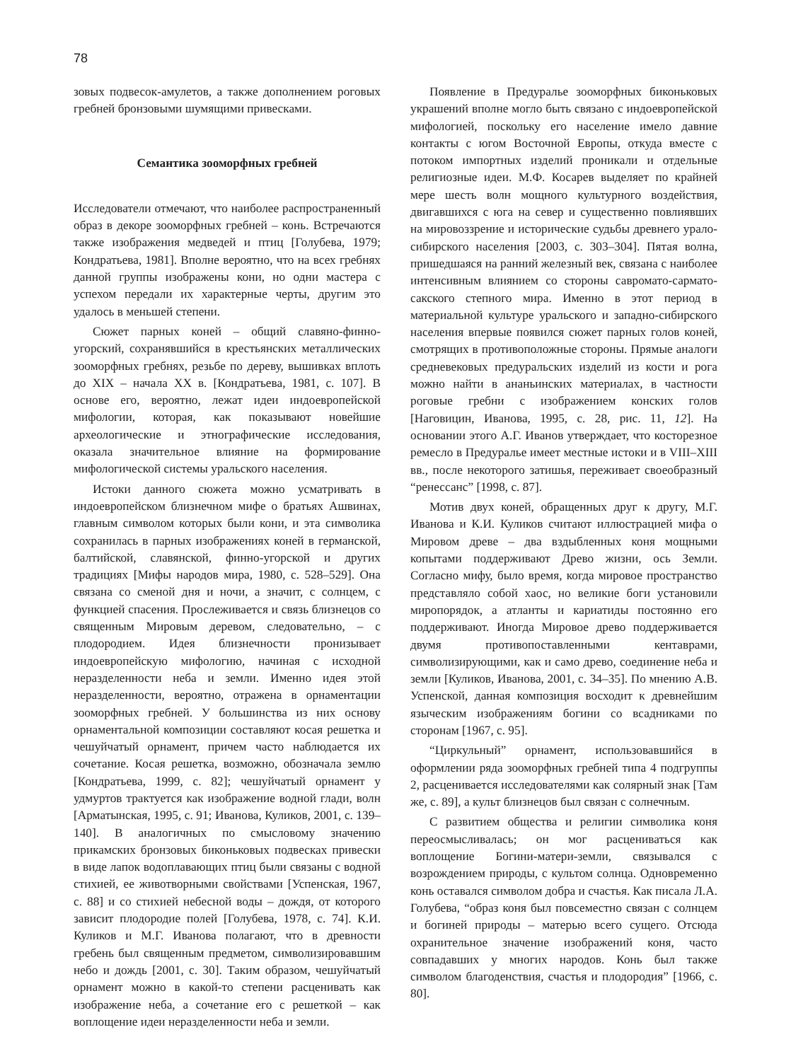78
зовых подвесок-амулетов, а также дополнением роговых гребней бронзовыми шумящими привесками.
Семантика зооморфных гребней
Исследователи отмечают, что наиболее распространенный образ в декоре зооморфных гребней – конь. Встречаются также изображения медведей и птиц [Голубева, 1979; Кондратьева, 1981]. Вполне вероятно, что на всех гребнях данной группы изображены кони, но одни мастера с успехом передали их характерные черты, другим это удалось в меньшей степени.
Сюжет парных коней – общий славяно-финно-угорский, сохранявшийся в крестьянских металлических зооморфных гребнях, резьбе по дереву, вышивках вплоть до XIX – начала XX в. [Кондратьева, 1981, с. 107]. В основе его, вероятно, лежат идеи индоевропейской мифологии, которая, как показывают новейшие археологические и этнографические исследования, оказала значительное влияние на формирование мифологической системы уральского населения.
Истоки данного сюжета можно усматривать в индоевропейском близнечном мифе о братьях Ашвинах, главным символом которых были кони, и эта символика сохранилась в парных изображениях коней в германской, балтийской, славянской, финно-угорской и других традициях [Мифы народов мира, 1980, с. 528–529]. Она связана со сменой дня и ночи, а значит, с солнцем, с функцией спасения. Прослеживается и связь близнецов со священным Мировым деревом, следовательно, – с плодородием. Идея близнечности пронизывает индоевропейскую мифологию, начиная с исходной неразделенности неба и земли. Именно идея этой неразделенности, вероятно, отражена в орнаментации зооморфных гребней. У большинства из них основу орнаментальной композиции составляют косая решетка и чешуйчатый орнамент, причем часто наблюдается их сочетание. Косая решетка, возможно, обозначала землю [Кондратьева, 1999, с. 82]; чешуйчатый орнамент у удмуртов трактуется как изображение водной глади, волн [Арматынская, 1995, с. 91; Иванова, Куликов, 2001, с. 139–140]. В аналогичных по смысловому значению прикамских бронзовых биконьковых подвесках привески в виде лапок водоплавающих птиц были связаны с водной стихией, ее животворными свойствами [Успенская, 1967, с. 88] и со стихией небесной воды – дождя, от которого зависит плодородие полей [Голубева, 1978, с. 74]. К.И. Куликов и М.Г. Иванова полагают, что в древности гребень был священным предметом, символизировавшим небо и дождь [2001, с. 30]. Таким образом, чешуйчатый орнамент можно в какой-то степени расценивать как изображение неба, а сочетание его с решеткой – как воплощение идеи неразделенности неба и земли.
Появление в Предуралье зооморфных биконьковых украшений вполне могло быть связано с индоевропейской мифологией, поскольку его население имело давние контакты с югом Восточной Европы, откуда вместе с потоком импортных изделий проникали и отдельные религиозные идеи. М.Ф. Косарев выделяет по крайней мере шесть волн мощного культурного воздействия, двигавшихся с юга на север и существенно повлиявших на мировоззрение и исторические судьбы древнего урало-сибирского населения [2003, с. 303–304]. Пятая волна, пришедшаяся на ранний железный век, связана с наиболее интенсивным влиянием со стороны савромато-сармато-сакского степного мира. Именно в этот период в материальной культуре уральского и западно-сибирского населения впервые появился сюжет парных голов коней, смотрящих в противоположные стороны. Прямые аналоги средневековых предуральских изделий из кости и рога можно найти в ананьинских материалах, в частности роговые гребни с изображением конских голов [Наговицин, Иванова, 1995, с. 28, рис. 11, 12]. На основании этого А.Г. Иванов утверждает, что косторезное ремесло в Предуралье имеет местные истоки и в VIII–XIII вв., после некоторого затишья, переживает своеобразный “ренессанс” [1998, с. 87].
Мотив двух коней, обращенных друг к другу, М.Г. Иванова и К.И. Куликов считают иллюстрацией мифа о Мировом древе – два вздыбленных коня мощными копытами поддерживают Древо жизни, ось Земли. Согласно мифу, было время, когда мировое пространство представляло собой хаос, но великие боги установили миропорядок, а атланты и кариатиды постоянно его поддерживают. Иногда Мировое древо поддерживается двумя противопоставленными кентаврами, символизирующими, как и само древо, соединение неба и земли [Куликов, Иванова, 2001, с. 34–35]. По мнению А.В. Успенской, данная композиция восходит к древнейшим языческим изображениям богини со всадниками по сторонам [1967, с. 95].
“Циркульный” орнамент, использовавшийся в оформлении ряда зооморфных гребней типа 4 подгруппы 2, расценивается исследователями как солярный знак [Там же, с. 89], а культ близнецов был связан с солнечным.
С развитием общества и религии символика коня переосмысливалась; он мог расцениваться как воплощение Богини-матери-земли, связывался с возрождением природы, с культом солнца. Одновременно конь оставался символом добра и счастья. Как писала Л.А. Голубева, “образ коня был повсеместно связан с солнцем и богиней природы – матерью всего сущего. Отсюда охранительное значение изображений коня, часто совпадавших у многих народов. Конь был также символом благоденствия, счастья и плодородия” [1966, с. 80].